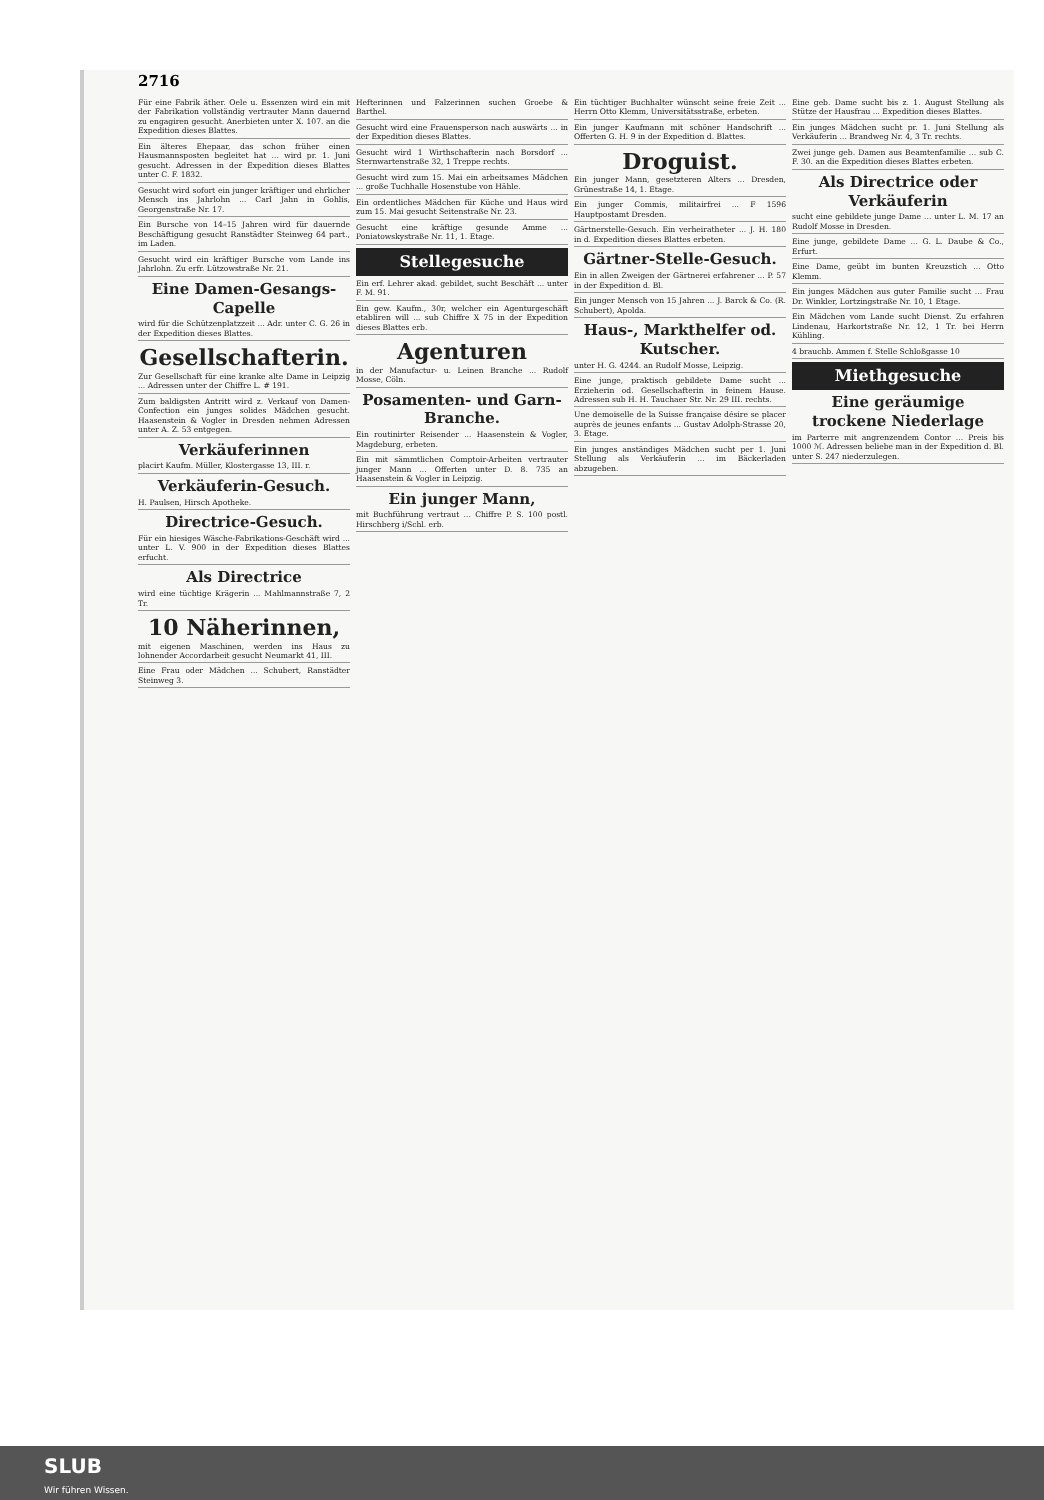2716
Für eine Fabrik äther. Oele u. Essenzen wird ein mit der Fabrikation vollständig vertrauter Mann dauernd zu engagiren gesucht. Anerbieten unter X. 107. an die Expedition dieses Blattes.
Ein älteres Ehepaar, das schon früher einen Hausmannsposten begleitet hat ... wird pr. 1. Juni gesucht. Adressen in der Expedition dieses Blattes unter C. F. 1832.
Gesucht wird sofort ein junger kräftiger und ehrlicher Mensch ins Jahrlohn ... Carl Jahn in Gohlis, Georgenstraße Nr. 17.
Ein Bursche von 14–15 Jahren wird für dauernde Beschäftigung gesucht Ranstädter Steinweg 64 part., im Laden.
Gesucht wird ein kräftiger Bursche vom Lande ins Jahrlohn. Zu erfr. Lützowstraße Nr. 21.
Eine Damen-Gesangs-Capelle
wird für die Schützenplatzzeit ... Adr. unter C. G. 26 in der Expedition dieses Blattes.
Gesellschafterin.
Zur Gesellschaft für eine kranke alte Dame in Leipzig ... Adressen unter der Chiffre L. # 191.
Zum baldigsten Antritt wird z. Verkauf von Damen-Confection ein junges solides Mädchen gesucht. Haasenstein & Vogler in Dresden nehmen Adressen unter A. Z. 53 entgegen.
Verkäuferinnen
placirt Kaufm. Müller, Klostergasse 13, III. r.
Verkäuferin-Gesuch.
H. Paulsen, Hirsch Apotheke.
Directrice-Gesuch.
Für ein hiesiges Wäsche-Fabrikations-Geschäft wird ... unter L. V. 900 in der Expedition dieses Blattes erfucht.
Als Directrice
wird eine tüchtige Krägerin ... Mahlmannstraße 7, 2 Tr.
10 Näherinnen,
mit eigenen Maschinen, werden ins Haus zu lohnender Accordarbeit gesucht Neumarkt 41, III.
Eine Frau oder Mädchen ... Schubert, Ranstädter Steinweg 3.
Hefterinnen und Falzerinnen suchen Groebe & Barthel.
Gesucht wird eine Frauensperson nach auswärts ... in der Expedition dieses Blattes.
Gesucht wird 1 Wirthschafterin nach Borsdorf ... Sternwartenstraße 32, 1 Treppe rechts.
Gesucht wird zum 15. Mai ein arbeitsames Mädchen ... große Tuchhalle Hosenstube von Hähle.
Ein ordentliches Mädchen für Küche und Haus wird zum 15. Mai gesucht Seitenstraße Nr. 23.
Gesucht eine kräftige gesunde Amme ... Poniatowskystraße Nr. 11, 1. Etage.
Stellegesuche
Ein erf. Lehrer akad. gebildet, sucht Beschäft ... unter F. M. 91.
Ein gew. Kaufm., 30r, welcher ein Agenturgeschäft etabliren will ... sub Chiffre X 75 in der Expedition dieses Blattes erb.
Agenturen
in der Manufactur- u. Leinen Branche ... Rudolf Mosse, Cöln.
Posamenten- und Garn-Branche.
Ein routinirter Reisender ... Haasenstein & Vogler, Magdeburg, erbeten.
Ein mit sämmtlichen Comptoir-Arbeiten vertrauter junger Mann ... Offerten unter D. 8. 735 an Haasenstein & Vogler in Leipzig.
Ein junger Mann,
mit Buchführung vertraut ... Chiffre P. S. 100 postl. Hirschberg i/Schl. erb.
Ein tüchtiger Buchhalter wünscht seine freie Zeit ... Herrn Otto Klemm, Universitätsstraße, erbeten.
Ein junger Kaufmann mit schöner Handschrift ... Offerten G. H. 9 in der Expedition d. Blattes.
Droguist.
Ein junger Mann, gesetzteren Alters ... Dresden, Grünestraße 14, 1. Etage.
Ein junger Commis, militairfrei ... F 1596 Hauptpostamt Dresden.
Gärtnerstelle-Gesuch. Ein verheiratheter ... J. H. 180 in d. Expedition dieses Blattes erbeten.
Gärtner-Stelle-Gesuch.
Ein in allen Zweigen der Gärtnerei erfahrener ... P. 57 in der Expedition d. Bl.
Ein junger Mensch von 15 Jahren ... J. Barck & Co. (R. Schubert), Apolda.
Haus-, Markthelfer od. Kutscher.
unter H. G. 4244. an Rudolf Mosse, Leipzig.
Eine junge, praktisch gebildete Dame sucht ... Erzieherin od. Gesellschafterin in feinem Hause. Adressen sub H. H. Tauchaer Str. Nr. 29 III. rechts.
Une demoiselle de la Suisse française désire se placer auprès de jeunes enfants ... Gustav Adolph-Strasse 20, 3. Etage.
Ein junges anständiges Mädchen sucht per 1. Juni Stellung als Verkäuferin ... im Bäckerladen abzugeben.
Eine geb. Dame sucht bis z. 1. August Stellung als Stütze der Hausfrau ... Expedition dieses Blattes.
Ein junges Mädchen sucht pr. 1. Juni Stellung als Verkäuferin ... Brandweg Nr. 4, 3 Tr. rechts.
Zwei junge geb. Damen aus Beamtenfamilie ... sub C. F. 30. an die Expedition dieses Blattes erbeten.
Als Directrice oder Verkäuferin
sucht eine gebildete junge Dame ... unter L. M. 17 an Rudolf Mosse in Dresden.
Eine junge, gebildete Dame ... G. L. Daube & Co., Erfurt.
Eine Dame, geübt im bunten Kreuzstich ... Otto Klemm.
Ein junges Mädchen aus guter Familie sucht ... Frau Dr. Winkler, Lortzingstraße Nr. 10, 1 Etage.
Ein Mädchen vom Lande sucht Dienst. Zu erfahren Lindenau, Harkortstraße Nr. 12, 1 Tr. bei Herrn Kühling.
4 brauchb. Ammen f. Stelle Schloßgasse 10
Miethgesuche
Eine geräumige trockene Niederlage
im Parterre mit angrenzendem Contor ... Preis bis 1000 ℳ. Adressen beliebe man in der Expedition d. Bl. unter S. 247 niederzulegen.
SLUB
Wir führen Wissen.